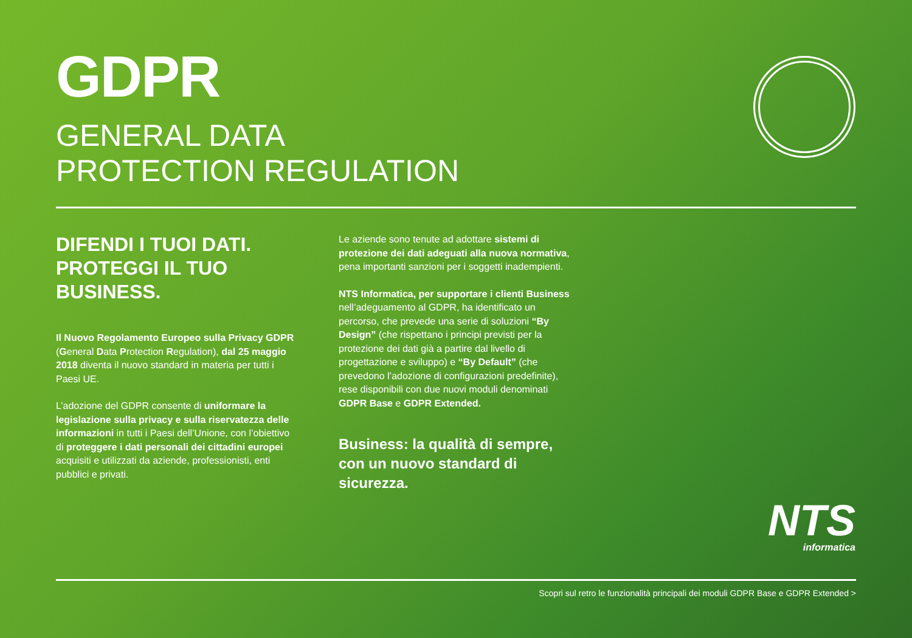GDPR
GENERAL DATA
PROTECTION REGULATION
DIFENDI I TUOI DATI. PROTEGGI IL TUO BUSINESS.
Il Nuovo Regolamento Europeo sulla Privacy GDPR (General Data Protection Regulation), dal 25 maggio 2018 diventa il nuovo standard in materia per tutti i Paesi UE.
L’adozione del GDPR consente di uniformare la legislazione sulla privacy e sulla riservatezza delle informazioni in tutti i Paesi dell’Unione, con l’obiettivo di proteggere i dati personali dei cittadini europei acquisiti e utilizzati da aziende, professionisti, enti pubblici e privati.
Le aziende sono tenute ad adottare sistemi di protezione dei dati adeguati alla nuova normativa, pena importanti sanzioni per i soggetti inadempienti.
NTS Informatica, per supportare i clienti Business nell’adeguamento al GDPR, ha identificato un percorso, che prevede una serie di soluzioni “By Design” (che rispettano i principi previsti per la protezione dei dati già a partire dal livello di progettazione e sviluppo) e “By Default” (che prevedono l’adozione di configurazioni predefinite), rese disponibili con due nuovi moduli denominati GDPR Base e GDPR Extended.
Business: la qualità di sempre, con un nuovo standard di sicurezza.
NTS
informatica
Scopri sul retro le funzionalità principali dei moduli GDPR Base e GDPR Extended >